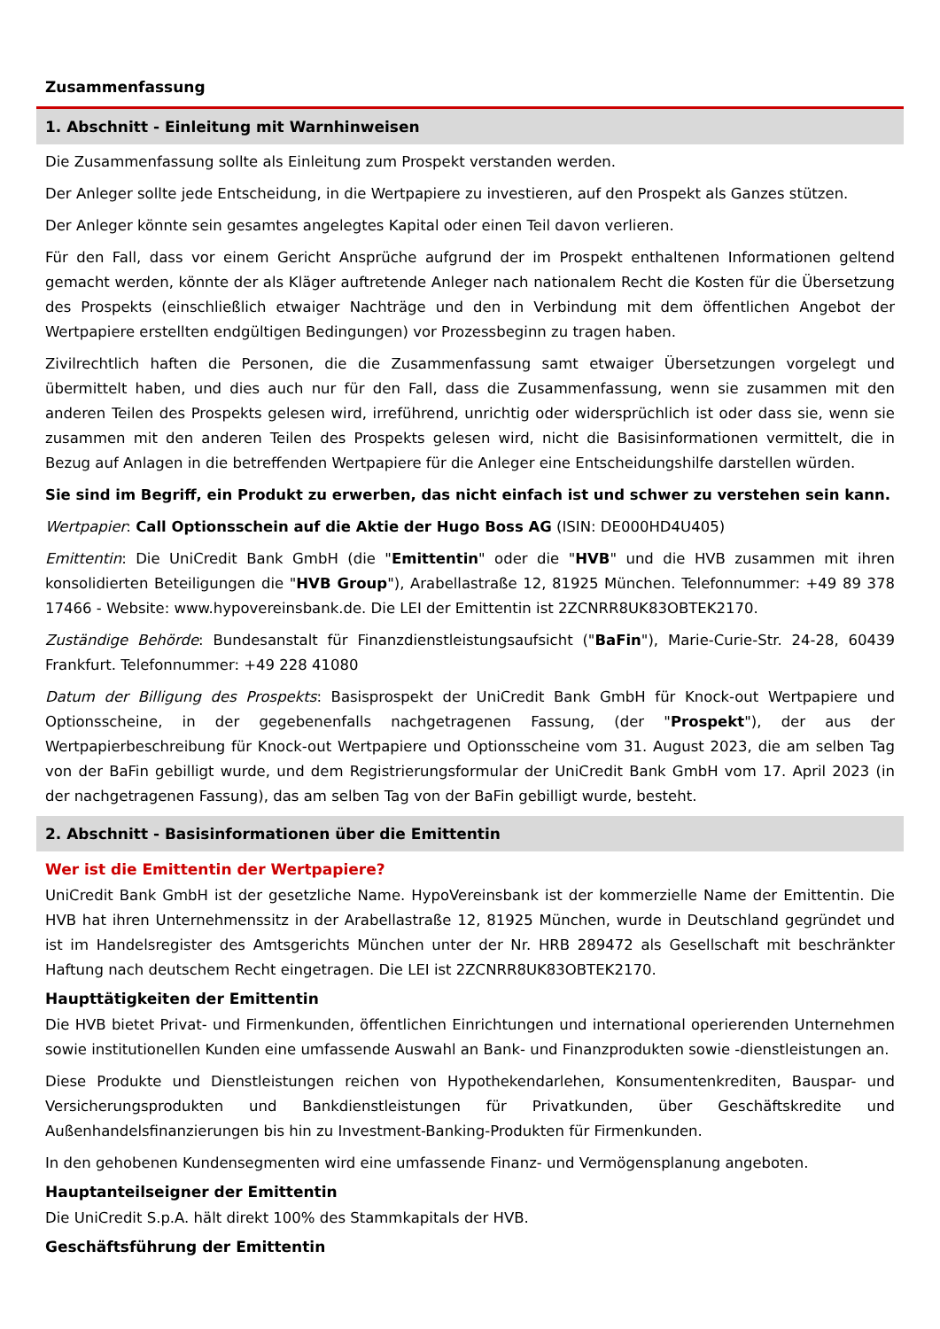Zusammenfassung
1. Abschnitt - Einleitung mit Warnhinweisen
Die Zusammenfassung sollte als Einleitung zum Prospekt verstanden werden.
Der Anleger sollte jede Entscheidung, in die Wertpapiere zu investieren, auf den Prospekt als Ganzes stützen.
Der Anleger könnte sein gesamtes angelegtes Kapital oder einen Teil davon verlieren.
Für den Fall, dass vor einem Gericht Ansprüche aufgrund der im Prospekt enthaltenen Informationen geltend gemacht werden, könnte der als Kläger auftretende Anleger nach nationalem Recht die Kosten für die Übersetzung des Prospekts (einschließlich etwaiger Nachträge und den in Verbindung mit dem öffentlichen Angebot der Wertpapiere erstellten endgültigen Bedingungen) vor Prozessbeginn zu tragen haben.
Zivilrechtlich haften die Personen, die die Zusammenfassung samt etwaiger Übersetzungen vorgelegt und übermittelt haben, und dies auch nur für den Fall, dass die Zusammenfassung, wenn sie zusammen mit den anderen Teilen des Prospekts gelesen wird, irreführend, unrichtig oder widersprüchlich ist oder dass sie, wenn sie zusammen mit den anderen Teilen des Prospekts gelesen wird, nicht die Basisinformationen vermittelt, die in Bezug auf Anlagen in die betreffenden Wertpapiere für die Anleger eine Entscheidungshilfe darstellen würden.
Sie sind im Begriff, ein Produkt zu erwerben, das nicht einfach ist und schwer zu verstehen sein kann.
Wertpapier: Call Optionsschein auf die Aktie der Hugo Boss AG (ISIN: DE000HD4U405)
Emittentin: Die UniCredit Bank GmbH (die "Emittentin" oder die "HVB" und die HVB zusammen mit ihren konsolidierten Beteiligungen die "HVB Group"), Arabellastraße 12, 81925 München. Telefonnummer: +49 89 378 17466 - Website: www.hypovereinsbank.de. Die LEI der Emittentin ist 2ZCNRR8UK83OBTEK2170.
Zuständige Behörde: Bundesanstalt für Finanzdienstleistungsaufsicht ("BaFin"), Marie-Curie-Str. 24-28, 60439 Frankfurt. Telefonnummer: +49 228 41080
Datum der Billigung des Prospekts: Basisprospekt der UniCredit Bank GmbH für Knock-out Wertpapiere und Optionsscheine, in der gegebenenfalls nachgetragenen Fassung, (der "Prospekt"), der aus der Wertpapierbeschreibung für Knock-out Wertpapiere und Optionsscheine vom 31. August 2023, die am selben Tag von der BaFin gebilligt wurde, und dem Registrierungsformular der UniCredit Bank GmbH vom 17. April 2023 (in der nachgetragenen Fassung), das am selben Tag von der BaFin gebilligt wurde, besteht.
2. Abschnitt - Basisinformationen über die Emittentin
Wer ist die Emittentin der Wertpapiere?
UniCredit Bank GmbH ist der gesetzliche Name. HypoVereinsbank ist der kommerzielle Name der Emittentin. Die HVB hat ihren Unternehmenssitz in der Arabellastraße 12, 81925 München, wurde in Deutschland gegründet und ist im Handelsregister des Amtsgerichts München unter der Nr. HRB 289472 als Gesellschaft mit beschränkter Haftung nach deutschem Recht eingetragen. Die LEI ist 2ZCNRR8UK83OBTEK2170.
Haupttätigkeiten der Emittentin
Die HVB bietet Privat- und Firmenkunden, öffentlichen Einrichtungen und international operierenden Unternehmen sowie institutionellen Kunden eine umfassende Auswahl an Bank- und Finanzprodukten sowie -dienstleistungen an.
Diese Produkte und Dienstleistungen reichen von Hypothekendarlehen, Konsumentenkrediten, Bauspar- und Versicherungsprodukten und Bankdienstleistungen für Privatkunden, über Geschäftskredite und Außenhandelsfinanzierungen bis hin zu Investment-Banking-Produkten für Firmenkunden.
In den gehobenen Kundensegmenten wird eine umfassende Finanz- und Vermögensplanung angeboten.
Hauptanteilseigner der Emittentin
Die UniCredit S.p.A. hält direkt 100% des Stammkapitals der HVB.
Geschäftsführung der Emittentin